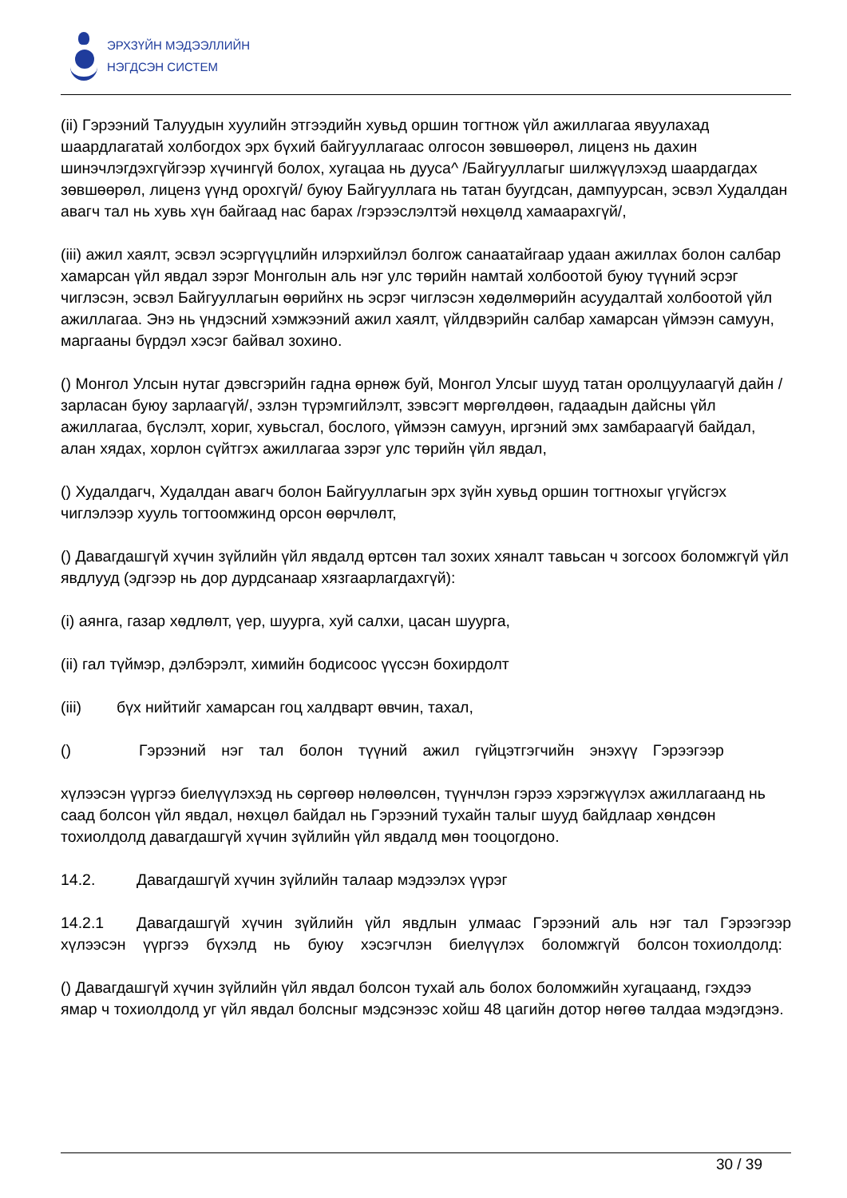ЭРХЗҮЙН МЭДЭЭЛЛИЙН
НЭГДСЭН СИСТЕМ
(ii) Гэрээний Талуудын хуулийн этгээдийн хувьд оршин тогтнож үйл ажиллагаа явуулахад шаардлагатай холбогдох эрх бүхий байгууллагаас олгосон зөвшөөрөл, лиценз нь дахин шинэчлэгдэхгүйгээр хүчингүй болох, хугацаа нь дууса^ /Байгууллагыг шилжүүлэхэд шаардагдах зөвшөөрөл, лиценз үүнд орохгүй/ буюу Байгууллага нь татан буугдсан, дампуурсан, эсвэл Худалдан авагч тал нь хувь хүн байгаад нас барах /гэрээслэлтэй нөхцөлд хамаарахгүй/,
(iii) ажил хаялт, эсвэл эсэргүүцлийн илэрхийлэл болгож санаатайгаар удаан ажиллах болон салбар хамарсан үйл явдал зэрэг Монголын аль нэг улс төрийн намтай холбоотой буюу түүний эсрэг чиглэсэн, эсвэл Байгууллагын өөрийнх нь эсрэг чиглэсэн хөдөлмөрийн асуудалтай холбоотой үйл ажиллагаа. Энэ нь үндэсний хэмжээний ажил хаялт, үйлдвэрийн салбар хамарсан үймээн самуун, маргааны бүрдэл хэсэг байвал зохино.
() Монгол Улсын нутаг дэвсгэрийн гадна өрнөж буй, Монгол Улсыг шууд татан оролцуулаагүй дайн /зарласан буюу зарлаагүй/, эзлэн түрэмгийлэлт, зэвсэгт мөргөлдөөн, гадаадын дайсны үйл ажиллагаа, бүслэлт, хориг, хувьсгал, бослого, үймээн самуун, иргэний эмх замбараагүй байдал, алан хядах, хорлон сүйтгэх ажиллагаа зэрэг улс төрийн үйл явдал,
() Худалдагч, Худалдан авагч болон Байгууллагын эрх зүйн хувьд оршин тогтнохыг үгүйсгэх чиглэлээр хууль тогтоомжинд орсон өөрчлөлт,
() Давагдашгүй хүчин зүйлийн үйл явдалд өртсөн тал зохих хяналт тавьсан ч зогсоох боломжгүй үйл явдлууд (эдгээр нь дор дурдсанаар хязгаарлагдахгүй):
(i) аянга, газар хөдлөлт, үер, шуурга, хуй салхи, цасан шуурга,
(ii) гал түймэр, дэлбэрэлт, химийн бодисоос үүссэн бохирдолт
(iii) бүх нийтийг хамарсан гоц халдварт өвчин, тахал,
() Гэрээний нэг тал болон түүний ажил гүйцэтгэгчийн энэхүү Гэрээгээр
хүлээсэн үүргээ биелүүлэхэд нь сөргөөр нөлөөлсөн, түүнчлэн гэрээ хэрэгжүүлэх ажиллагаанд нь саад болсон үйл явдал, нөхцөл байдал нь Гэрээний тухайн талыг шууд байдлаар хөндсөн тохиолдолд давагдашгүй хүчин зүйлийн үйл явдалд мөн тооцогдоно.
14.2. Давагдашгүй хүчин зүйлийн талаар мэдээлэх үүрэг
14.2.1 Давагдашгүй хүчин зүйлийн үйл явдлын улмаас Гэрээний аль нэг тал Гэрээгээр хүлээсэн үүргээ бүхэлд нь буюу хэсэгчлэн биелүүлэх боломжгүй болсон тохиолдолд:
() Давагдашгүй хүчин зүйлийн үйл явдал болсон тухай аль болох боломжийн хугацаанд, гэхдээ ямар ч тохиолдолд уг үйл явдал болсныг мэдсэнээс хойш 48 цагийн дотор нөгөө талдаа мэдэгдэнэ.
30 / 39